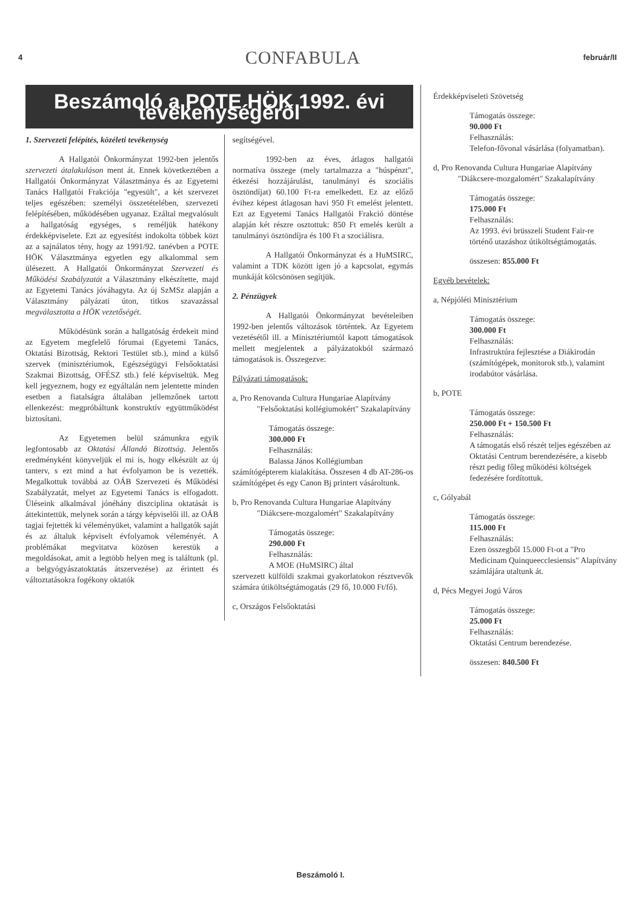4 CONFABULA február/II
Beszámoló a POTE HÖK 1992. évi tevékenységéről
1. Szervezeti felépítés, közéleti tevékenység
A Hallgatói Önkormányzat 1992-ben jelentős szervezeti átalakuláson ment át. Ennek következtében a Hallgatói Önkormányzat Választmánya és az Egyetemi Tanács Hallgatói Frakciója "egyesült", a két szervezet teljes egészében: személyi összetételében, szervezeti felépítésében, működésében ugyanaz. Ezáltal megvalósult a hallgatóság egységes, s reméljük hatékony érdekképviselete. Ezt az egyesítést indokolta többek közt az a sajnálatos tény, hogy az 1991/92. tanévben a POTE HÖK Választmánya egyetlen egy alkalommal sem ülésezett. A Hallgatói Önkormányzat Szervezeti és Működési Szabályzatát a Választmány elkészítette, majd az Egyetemi Tanács jóváhagyta. Az új SzMSz alapján a Választmány pályázati úton, titkos szavazással megválasztotta a HÖK vezetőségét.
Működésünk során a hallgatóság érdekeit mind az Egyetem megfelelő fórumai (Egyetemi Tanács, Oktatási Bizottság, Rektori Testület stb.), mind a külső szervek (minisztériumok, Egészségügyi Felsőoktatási Szakmai Bizottság, OFÉSZ stb.) felé képviseltük. Meg kell jegyeznem, hogy ez egyáltalán nem jelentette minden esetben a fiatalságra általában jellemzőnek tartott ellenkezést: megpróbáltunk konstruktív együttműködést biztosítani.
Az Egyetemen belül számunkra egyik legfontosabb az Oktatási Állandó Bizottság. Jelentős eredményként könyveljük el mi is, hogy elkészült az új tanterv, s ezt mind a hat évfolyamon be is vezették. Megalkottuk továbbá az OÁB Szervezeti és Működési Szabályzatát, melyet az Egyetemi Tanács is elfogadott. Üléseink alkalmával jónéhány diszciplina oktatását is áttekintettük, melynek során a tárgy képviselői ill. az OÁB tagjai fejtették ki véleményüket, valamint a hallgatók saját és az általuk képviselt évfolyamok véleményét. A problémákat megvitatva közösen kerestük a megoldásokat, amit a legtöbb helyen meg is találtunk (pl. a belgyógyászatoktatás átszervezése) az érintett és változtatásokra fogékony oktatók
segítségével.
1992-ben az éves, átlagos hallgatói normatíva összege (mely tartalmazza a "húspénzt", étkezési hozzájárulást, tanulmányi és szociális ösztöndíjat) 60.100 Ft-ra emelkedett. Ez az előző évihez képest átlagosan havi 950 Ft emelést jelentett. Ezt az Egyetemi Tanács Hallgatói Frakció döntése alapján két részre osztottuk: 850 Ft emelés került a tanulmányi ösztöndíjra és 100 Ft a szociálisra.
A Hallgatói Önkormányzat és a HuMSIRC, valamint a TDK között igen jó a kapcsolat, egymás munkáját kölcsönösen segítjük.
2. Pénzügyek
A Hallgatói Önkormányzat bevételeiben 1992-ben jelentős változások történtek. Az Egyetem vezetésétől ill. a Minisztériumtól kapott támogatások mellett megjelentek a pályázatokból származó támogatások is. Összegezve:
Pályázati támogatások:
a, Pro Renovanda Cultura Hungariae Alapítvány
"Felsőoktatási kollégiumokért" Szakalapítvány
Támogatás összege:
300.000 Ft
Felhasználás:
Balassa János Kollégiumban
számítógépterem kialakítása. Összesen 4 db AT-286-os számítógépet és egy Canon Bj printert vásároltunk.
b, Pro Renovanda Cultura Hungariae Alapítvány
"Diákcsere-mozgalomért" Szakalapítvány
Támogatás összege:
290.000 Ft
Felhasználás:
A MOE (HuMSIRC) által
szervezett külföldi szakmai gyakorlatokon résztvevők számára útiköltségtámogatás (29 fő, 10.000 Ft/fő).
c, Országos Felsőoktatási
Érdekképviseleti Szövetség
Támogatás összege:
90.000 Ft
Felhasználás:
Telefon-fővonal vásárlása (folyamatban).
d, Pro Renovanda Cultura Hungariae Alapítvány
"Diákcsere-mozgalomért" Szakalapítvány
Támogatás összege:
175.000 Ft
Felhasználás:
Az 1993. évi brüsszeli Student Fair-re történő utazáshoz útiköltségtámogatás.
összesen: 855.000 Ft
Egyéb bevételek:
a, Népjóléti Minisztérium
Támogatás összege:
300.000 Ft
Felhasználás:
Infrastruktúra fejlesztése a Diákirodán (számítógépek, monitorok stb.), valamint irodabútor vásárlása.
b, POTE
Támogatás összege:
250.000 Ft + 150.500 Ft
Felhasználás:
A támogatás első részét teljes egészében az Oktatási Centrum berendezésére, a kisebb részt pedig főleg működési költségek fedezésére fordítottuk.
c, Gólyabál
Támogatás összege:
115.000 Ft
Felhasználás:
Ezen összegből 15.000 Ft-ot a "Pro Medicinam Quinqueecclesiensis" Alapítvány számlájára utaltunk át.
d, Pécs Megyei Jogú Város
Támogatás összege:
25.000 Ft
Felhasználás:
Oktatási Centrum berendezése.
összesen: 840.500 Ft
Beszámoló I.